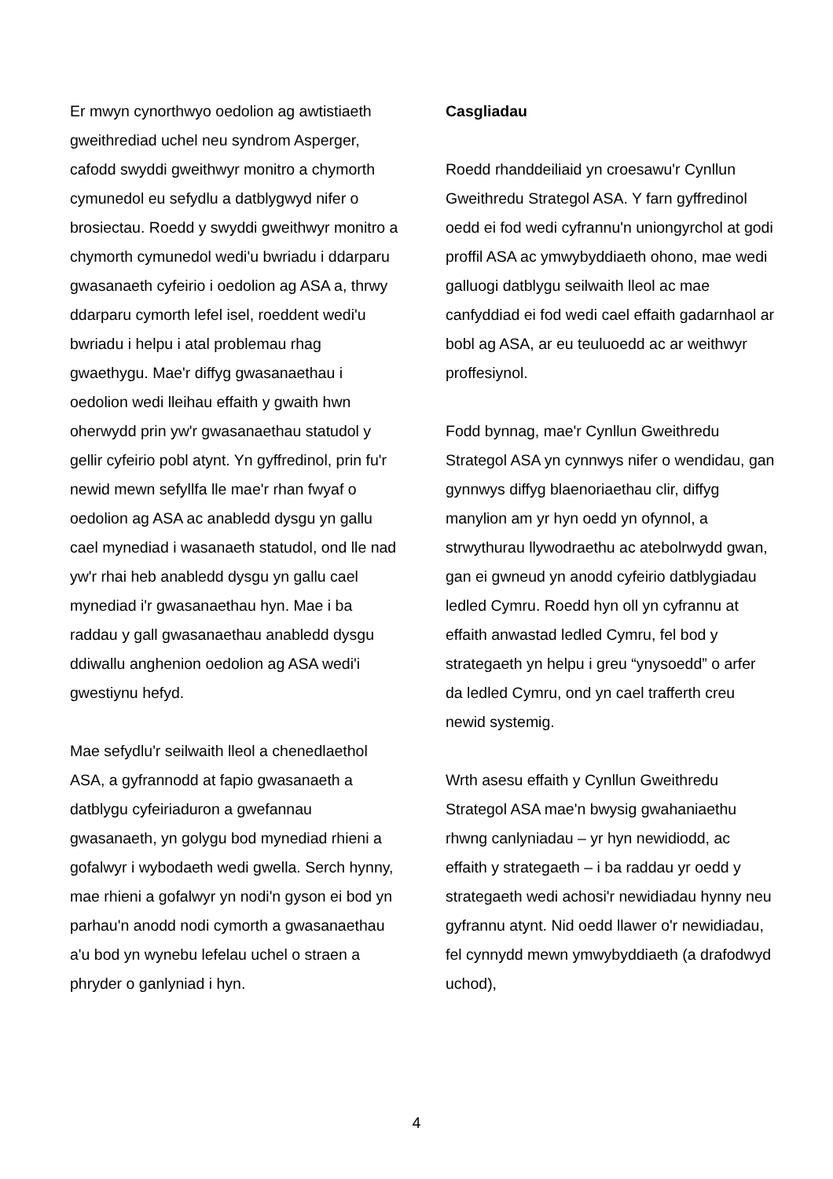Er mwyn cynorthwyo oedolion ag awtistiaeth gweithrediad uchel neu syndrom Asperger, cafodd swyddi gweithwyr monitro a chymorth cymunedol eu sefydlu a datblygwyd nifer o brosiectau. Roedd y swyddi gweithwyr monitro a chymorth cymunedol wedi'u bwriadu i ddarparu gwasanaeth cyfeirio i oedolion ag ASA a, thrwy ddarparu cymorth lefel isel, roeddent wedi'u bwriadu i helpu i atal problemau rhag gwaethygu. Mae'r diffyg gwasanaethau i oedolion wedi lleihau effaith y gwaith hwn oherwydd prin yw'r gwasanaethau statudol y gellir cyfeirio pobl atynt. Yn gyffredinol, prin fu'r newid mewn sefyllfa lle mae'r rhan fwyaf o oedolion ag ASA ac anabledd dysgu yn gallu cael mynediad i wasanaeth statudol, ond lle nad yw'r rhai heb anabledd dysgu yn gallu cael mynediad i'r gwasanaethau hyn. Mae i ba raddau y gall gwasanaethau anabledd dysgu ddiwallu anghenion oedolion ag ASA wedi'i gwestiynu hefyd.
Mae sefydlu'r seilwaith lleol a chenedlaethol ASA, a gyfrannodd at fapio gwasanaeth a datblygu cyfeiriaduron a gwefannau gwasanaeth, yn golygu bod mynediad rhieni a gofalwyr i wybodaeth wedi gwella. Serch hynny, mae rhieni a gofalwyr yn nodi'n gyson ei bod yn parhau'n anodd nodi cymorth a gwasanaethau a'u bod yn wynebu lefelau uchel o straen a phryder o ganlyniad i hyn.
Casgliadau
Roedd rhanddeiliaid yn croesawu'r Cynllun Gweithredu Strategol ASA. Y farn gyffredinol oedd ei fod wedi cyfrannu'n uniongyrchol at godi proffil ASA ac ymwybyddiaeth ohono, mae wedi galluogi datblygu seilwaith lleol ac mae canfyddiad ei fod wedi cael effaith gadarnhaol ar bobl ag ASA, ar eu teuluoedd ac ar weithwyr proffesiynol.
Fodd bynnag, mae'r Cynllun Gweithredu Strategol ASA yn cynnwys nifer o wendidau, gan gynnwys diffyg blaenoriaethau clir, diffyg manylion am yr hyn oedd yn ofynnol, a strwythurau llywodraethu ac atebolrwydd gwan, gan ei gwneud yn anodd cyfeirio datblygiadau ledled Cymru. Roedd hyn oll yn cyfrannu at effaith anwastad ledled Cymru, fel bod y strategaeth yn helpu i greu “ynysoedd” o arfer da ledled Cymru, ond yn cael trafferth creu newid systemig.
Wrth asesu effaith y Cynllun Gweithredu Strategol ASA mae'n bwysig gwahaniaethu rhwng canlyniadau – yr hyn newidiodd, ac effaith y strategaeth – i ba raddau yr oedd y strategaeth wedi achosi'r newidiadau hynny neu gyfrannu atynt. Nid oedd llawer o'r newidiadau, fel cynnydd mewn ymwybyddiaeth (a drafodwyd uchod),
4